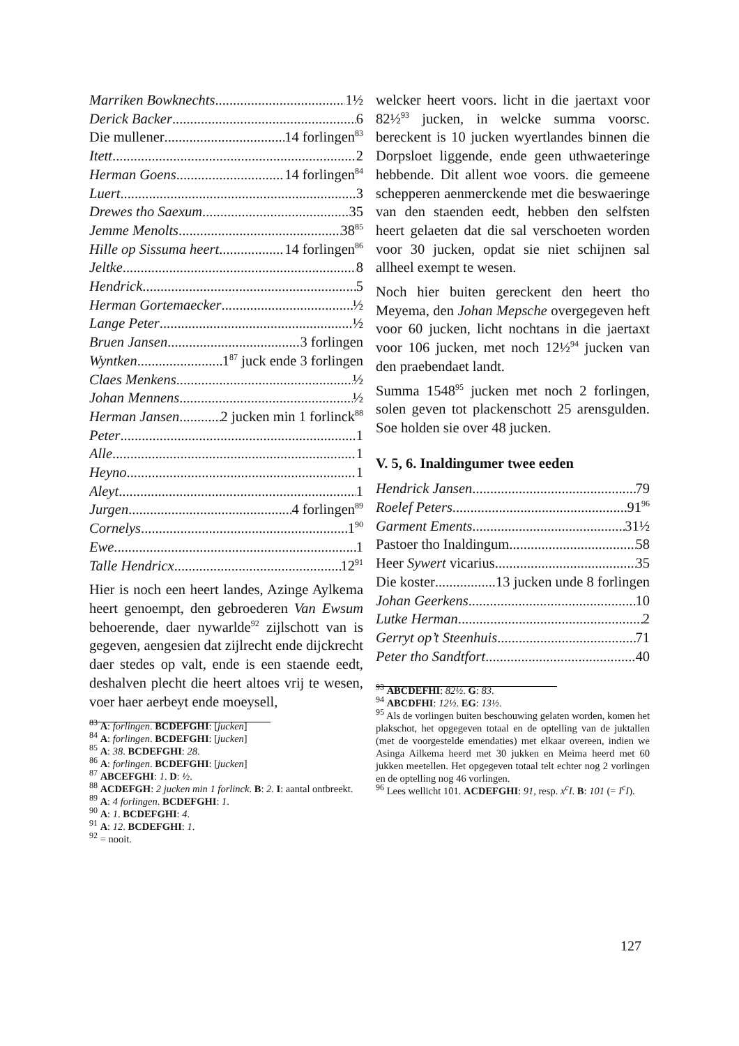Marriken Bowknechts 1½
Derick Backer 6
Die mullener 14 forlingen<sup>83</sup>
Itett 2
Herman Goens 14 forlingen<sup>84</sup>
Luert 3
Drewes tho Saexum 35
Jemme Menolts 38<sup>85</sup>
Hille op Sissuma heert 14 forlingen<sup>86</sup>
Jeltke 8
Hendrick 5
Herman Gortemaecker ½
Lange Peter ½
Bruen Jansen 3 forlingen
Wyntken 1<sup>87</sup> juck ende 3 forlingen
Claes Menkens ½
Johan Mennens ½
Herman Jansen 2 jucken min 1 forlinck<sup>88</sup>
Peter 1
Alle 1
Heyno 1
Aleyt 1
Jurgen 4 forlingen<sup>89</sup>
Cornelys 1<sup>90</sup>
Ewe 1
Talle Hendricx 12<sup>91</sup>
Hier is noch een heert landes, Azinge Aylkema heert genoempt, den gebroederen Van Ewsum behoerende, daer nywarlde<sup>92</sup> zijlschott van is gegeven, aengesien dat zijlrecht ende dijckrecht daer stedes op valt, ende is een staende eedt, deshalven plecht die heert altoes vrij te wesen, voer haer aerbeyt ende moeysell,
<sup>83</sup> A: forlingen. BCDEFGHI: [jucken]
<sup>84</sup> A: forlingen. BCDEFGHI: [jucken]
<sup>85</sup> A: 38. BCDEFGHI: 28.
<sup>86</sup> A: forlingen. BCDEFGHI: [jucken]
<sup>87</sup> ABCEFGHI: 1. D: ½.
<sup>88</sup> ACDEFGH: 2 jucken min 1 forlinck. B: 2. I: aantal ontbreekt.
<sup>89</sup> A: 4 forlingen. BCDEFGHI: 1.
<sup>90</sup> A: 1. BCDEFGHI: 4.
<sup>91</sup> A: 12. BCDEFGHI: 1.
<sup>92</sup> = nooit.
welcker heert voors. licht in die jaertaxt voor 82½<sup>93</sup> jucken, in welcke summa voorsc. bereckent is 10 jucken wyertlandes binnen die Dorpsloet liggende, ende geen uthwaeteringe hebbende. Dit allent woe voors. die gemeene schepperen aenmerckende met die beswaeringe van den staenden eedt, hebben den selfsten heert gelaeten dat die sal verschoeten worden voor 30 jucken, opdat sie niet schijnen sal allheel exempt te wesen.
Noch hier buiten gereckent den heert tho Meyema, den Johan Mepsche overgegeven heft voor 60 jucken, licht nochtans in die jaertaxt voor 106 jucken, met noch 12½<sup>94</sup> jucken van den praebendaet landt.
Summa 1548<sup>95</sup> jucken met noch 2 forlingen, solen geven tot plackenschott 25 arensgulden. Soe holden sie over 48 jucken.
V. 5, 6. Inaldingumer twee eeden
Hendrick Jansen 79
Roelef Peters 91<sup>96</sup>
Garment Ements 31½
Pastoer tho Inaldingum 58
Heer Sywert vicarius 35
Die koster 13 jucken unde 8 forlingen
Johan Geerkens 10
Lutke Herman 2
Gerryt op’t Steenhuis 71
Peter tho Sandtfort 40
<sup>93</sup> ABCDEFHI: 82½. G: 83.
<sup>94</sup> ABCDFHI: 12½. EG: 13½.
<sup>95</sup> Als de vorlingen buiten beschouwing gelaten worden, komen het plakschot, het opgegeven totaal en de optelling van de juktallen (met de voorgestelde emendaties) met elkaar overeen, indien we Asinga Ailkema heerd met 30 jukken en Meima heerd met 60 jukken meetellen. Het opgegeven totaal telt echter nog 2 vorlingen en de optelling nog 46 vorlingen.
<sup>96</sup> Lees wellicht 101. ACDEFGHI: 91, resp. x<sup>c</sup>I. B: 101 (= I<sup>c</sup>I).
127